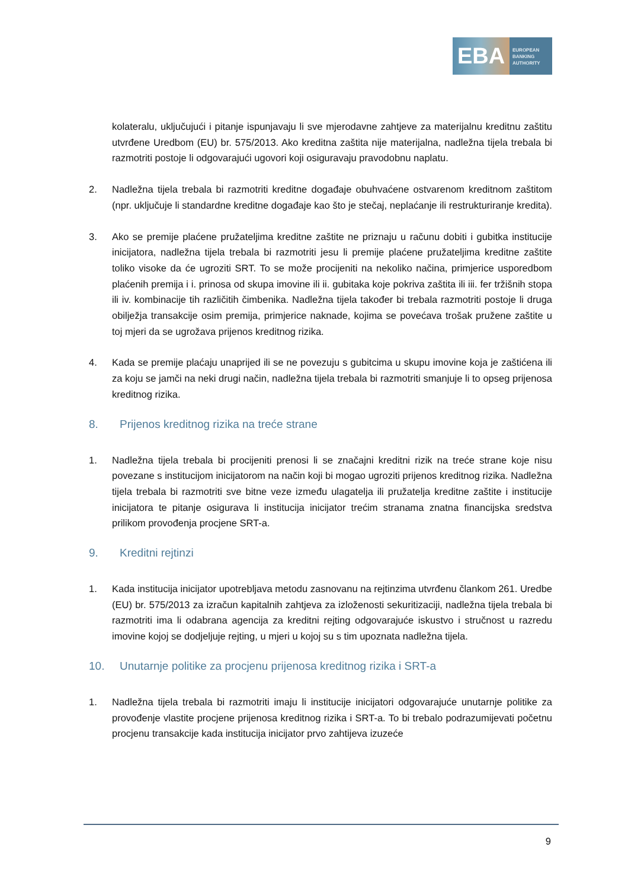EBA
EUROPEAN
BANKING
AUTHORITY
kolateralu, uključujući i pitanje ispunjavaju li sve mjerodavne zahtjeve za materijalnu kreditnu zaštitu utvrđene Uredbom (EU) br. 575/2013. Ako kreditna zaštita nije materijalna, nadležna tijela trebala bi razmotriti postoje li odgovarajući ugovori koji osiguravaju pravodobnu naplatu.
2. Nadležna tijela trebala bi razmotriti kreditne događaje obuhvaćene ostvarenom kreditnom zaštitom (npr. uključuje li standardne kreditne događaje kao što je stečaj, neplaćanje ili restrukturiranje kredita).
3. Ako se premije plaćene pružateljima kreditne zaštite ne priznaju u računu dobiti i gubitka institucije inicijatora, nadležna tijela trebala bi razmotriti jesu li premije plaćene pružateljima kreditne zaštite toliko visoke da će ugroziti SRT. To se može procijeniti na nekoliko načina, primjerice usporedbom plaćenih premija i i. prinosa od skupa imovine ili ii. gubitaka koje pokriva zaštita ili iii. fer tržišnih stopa ili iv. kombinacije tih različitih čimbenika. Nadležna tijela također bi trebala razmotriti postoje li druga obilježja transakcije osim premija, primjerice naknade, kojima se povećava trošak pružene zaštite u toj mjeri da se ugrožava prijenos kreditnog rizika.
4. Kada se premije plaćaju unaprijed ili se ne povezuju s gubitcima u skupu imovine koja je zaštićena ili za koju se jamči na neki drugi način, nadležna tijela trebala bi razmotriti smanjuje li to opseg prijenosa kreditnog rizika.
8. Prijenos kreditnog rizika na treće strane
1. Nadležna tijela trebala bi procijeniti prenosi li se značajni kreditni rizik na treće strane koje nisu povezane s institucijom inicijatorom na način koji bi mogao ugroziti prijenos kreditnog rizika. Nadležna tijela trebala bi razmotriti sve bitne veze između ulagatelja ili pružatelja kreditne zaštite i institucije inicijatora te pitanje osigurava li institucija inicijator trećim stranama znatna financijska sredstva prilikom provođenja procjene SRT-a.
9. Kreditni rejtinzi
1. Kada institucija inicijator upotrebljava metodu zasnovanu na rejtinzima utvrđenu člankom 261. Uredbe (EU) br. 575/2013 za izračun kapitalnih zahtjeva za izloženosti sekuritizaciji, nadležna tijela trebala bi razmotriti ima li odabrana agencija za kreditni rejting odgovarajuće iskustvo i stručnost u razredu imovine kojoj se dodjeljuje rejting, u mjeri u kojoj su s tim upoznata nadležna tijela.
10. Unutarnje politike za procjenu prijenosa kreditnog rizika i SRT-a
1. Nadležna tijela trebala bi razmotriti imaju li institucije inicijatori odgovarajuće unutarnje politike za provođenje vlastite procjene prijenosa kreditnog rizika i SRT-a. To bi trebalo podrazumijevati početnu procjenu transakcije kada institucija inicijator prvo zahtijeva izuzeće
9